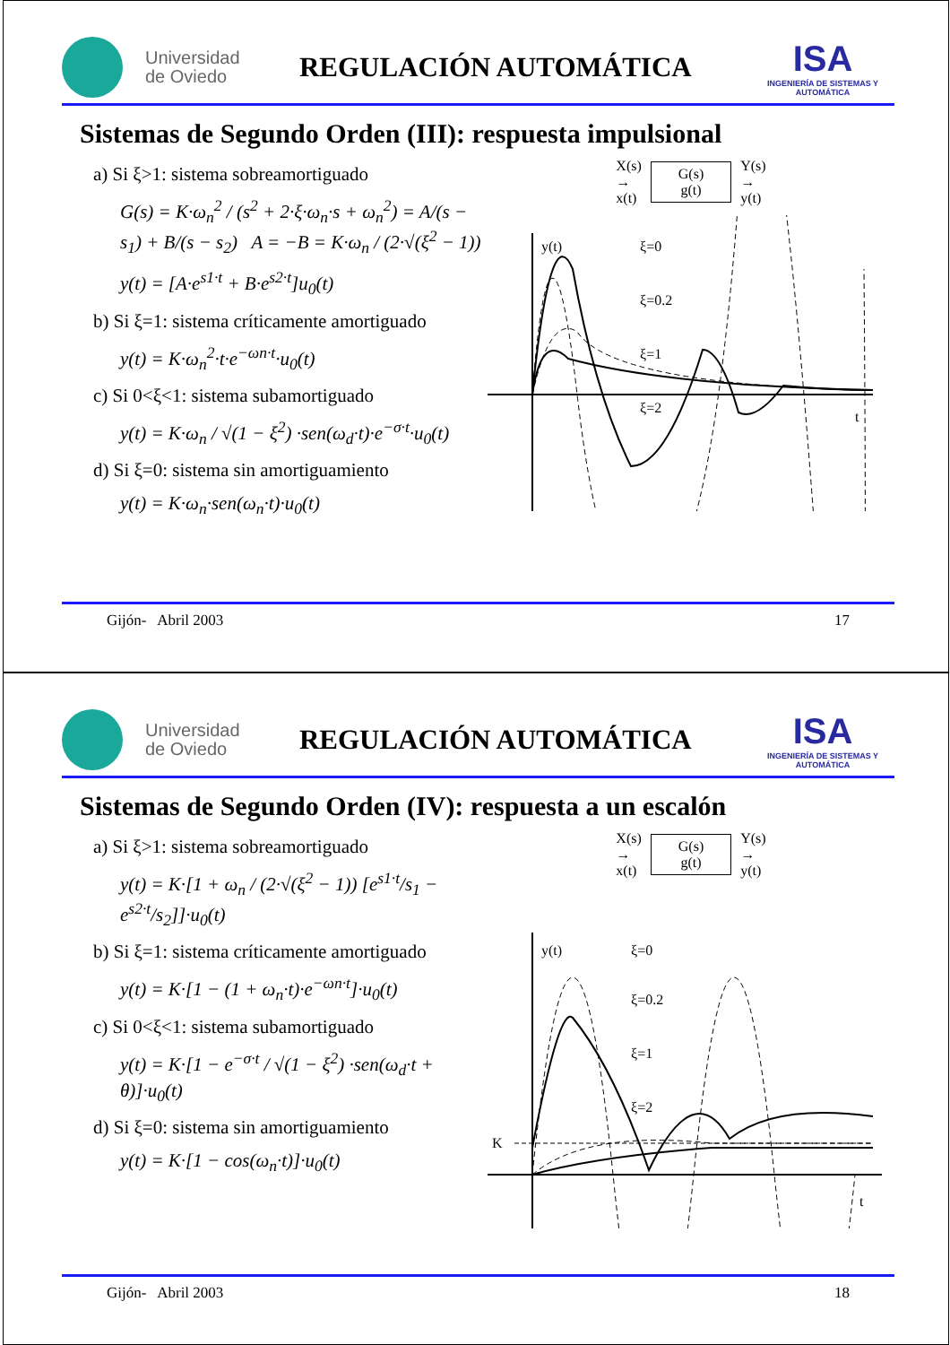Universidad
de Oviedo
REGULACIÓN AUTOMÁTICA
ISA
INGENIERÍA DE SISTEMAS Y AUTOMÁTICA
Sistemas de Segundo Orden (III): respuesta impulsional
a) Si ξ>1: sistema sobreamortiguado
G(s) = K·ω<sub>n</sub><sup>2</sup> / (s<sup>2</sup> + 2·ξ·ω<sub>n</sub>·s + ω<sub>n</sub><sup>2</sup>) = A/(s − s<sub>1</sub>) + B/(s − s<sub>2</sub>) A = −B = K·ω<sub>n</sub> / (2·√(ξ<sup>2</sup> − 1))
y(t) = [A·e<sup>s1·t</sup> + B·e<sup>s2·t</sup>]u<sub>0</sub>(t)
b) Si ξ=1: sistema críticamente amortiguado
y(t) = K·ω<sub>n</sub><sup>2</sup>·t·e<sup>−ωn·t</sup>·u<sub>0</sub>(t)
c) Si 0<ξ<1: sistema subamortiguado
y(t) = K·ω<sub>n</sub> / √(1 − ξ<sup>2</sup>) ·sen(ω<sub>d</sub>·t)·e<sup>−σ·t</sup>·u<sub>0</sub>(t)
d) Si ξ=0: sistema sin amortiguamiento
y(t) = K·ω<sub>n</sub>·sen(ω<sub>n</sub>·t)·u<sub>0</sub>(t)
X(s)
→
x(t)
G(s)
g(t)
Y(s)
→
y(t)
y(t)
t
ξ=0
ξ=0.2
ξ=1
ξ=2
Gijón- Abril 2003 17
Universidad
de Oviedo
REGULACIÓN AUTOMÁTICA
ISA
INGENIERÍA DE SISTEMAS Y AUTOMÁTICA
Sistemas de Segundo Orden (IV): respuesta a un escalón
a) Si ξ>1: sistema sobreamortiguado
y(t) = K·[1 + ω<sub>n</sub> / (2·√(ξ<sup>2</sup> − 1)) [e<sup>s1·t</sup>/s<sub>1</sub> − e<sup>s2·t</sup>/s<sub>2</sub>]]·u<sub>0</sub>(t)
b) Si ξ=1: sistema críticamente amortiguado
y(t) = K·[1 − (1 + ω<sub>n</sub>·t)·e<sup>−ωn·t</sup>]·u<sub>0</sub>(t)
c) Si 0<ξ<1: sistema subamortiguado
y(t) = K·[1 − e<sup>−σ·t</sup> / √(1 − ξ<sup>2</sup>) ·sen(ω<sub>d</sub>·t + θ)]·u<sub>0</sub>(t)
d) Si ξ=0: sistema sin amortiguamiento
y(t) = K·[1 − cos(ω<sub>n</sub>·t)]·u<sub>0</sub>(t)
X(s)
→
x(t)
G(s)
g(t)
Y(s)
→
y(t)
y(t)
t
.
K
ξ=0
ξ=0.2
ξ=1
ξ=2
Gijón- Abril 2003 18